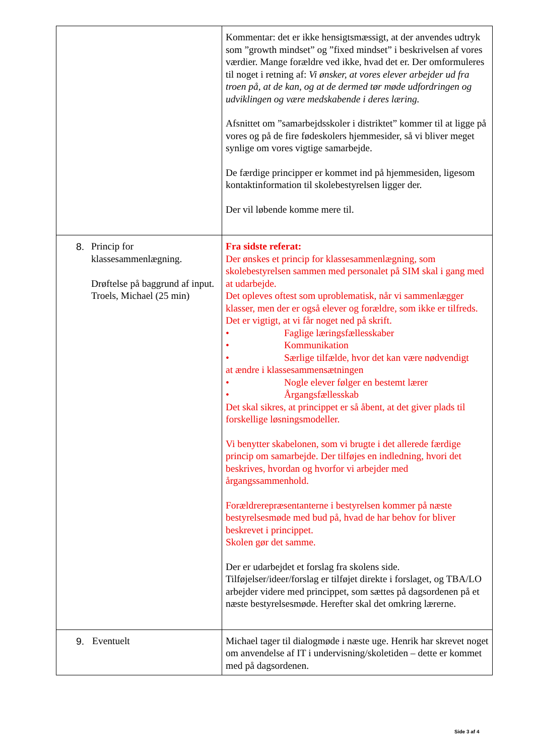| | Kommentar: det er ikke hensigtsmæssigt, at der anvendes udtryk som ”growth mindset” og ”fixed mindset” i beskrivelsen af vores værdier. Mange forældre ved ikke, hvad det er. Der omformuleres til noget i retning af: Vi ønsker, at vores elever arbejder ud fra troen på, at de kan, og at de dermed tør møde udfordringen og udviklingen og være medskabende i deres læring. Afsnittet om ”samarbejdsskoler i distriktet” kommer til at ligge på vores og på de fire fødeskolers hjemmesider, så vi bliver meget synlige om vores vigtige samarbejde. De færdige principper er kommet ind på hjemmesiden, ligesom kontaktinformation til skolebestyrelsen ligger der. Der vil løbende komme mere til. |
| 8. Princip for klassesammenlægning. Drøftelse på baggrund af input. Troels, Michael (25 min) | Fra sidste referat: Der ønskes et princip for klassesammenlægning, som skolebestyrelsen sammen med personalet på SIM skal i gang med at udarbejde. Det opleves oftest som uproblematisk, når vi sammenlægger klasser, men der er også elever og forældre, som ikke er tilfreds. Det er vigtigt, at vi får noget ned på skrift. • Faglige læringsfællesskaber • Kommunikation • Særlige tilfælde, hvor det kan være nødvendigt at ændre i klassesammensætningen • Nogle elever følger en bestemt lærer • Årgangsfællesskab Det skal sikres, at princippet er så åbent, at det giver plads til forskellige løsningsmodeller. Vi benytter skabelonen, som vi brugte i det allerede færdige princip om samarbejde. Der tilføjes en indledning, hvori det beskrives, hvordan og hvorfor vi arbejder med årgangssammenhold. Forældrerepræsentanterne i bestyrelsen kommer på næste bestyrelsesmøde med bud på, hvad de har behov for bliver beskrevet i princippet. Skolen gør det samme. Der er udarbejdet et forslag fra skolens side. Tilføjelser/ideer/forslag er tilføjet direkte i forslaget, og TBA/LO arbejder videre med princippet, som sættes på dagsordenen på et næste bestyrelsesmøde. Herefter skal det omkring lærerne. |
| 9. Eventuelt | Michael tager til dialogmøde i næste uge. Henrik har skrevet noget om anvendelse af IT i undervisning/skoletiden – dette er kommet med på dagsordenen. |
Side 3 af 4